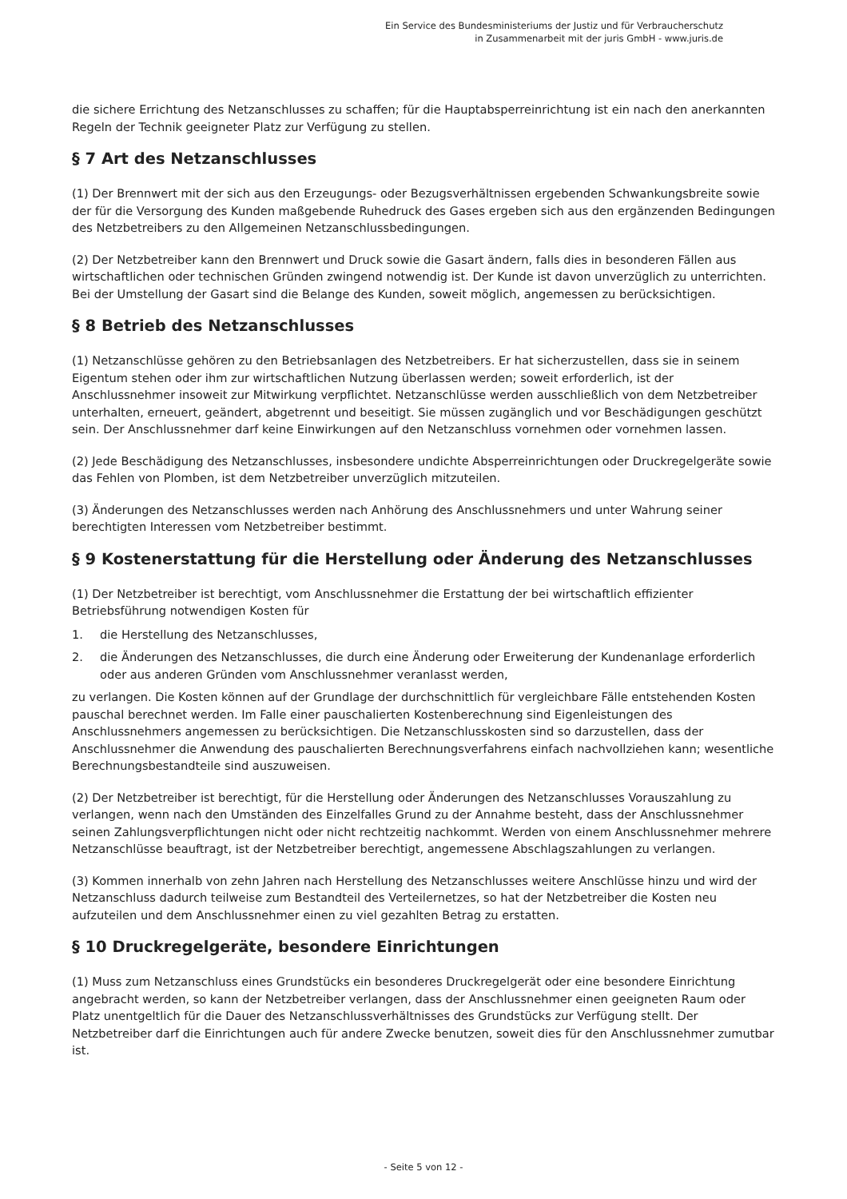Ein Service des Bundesministeriums der Justiz und für Verbraucherschutz
in Zusammenarbeit mit der juris GmbH - www.juris.de
die sichere Errichtung des Netzanschlusses zu schaffen; für die Hauptabsperreinrichtung ist ein nach den anerkannten Regeln der Technik geeigneter Platz zur Verfügung zu stellen.
§ 7 Art des Netzanschlusses
(1) Der Brennwert mit der sich aus den Erzeugungs- oder Bezugsverhältnissen ergebenden Schwankungsbreite sowie der für die Versorgung des Kunden maßgebende Ruhedruck des Gases ergeben sich aus den ergänzenden Bedingungen des Netzbetreibers zu den Allgemeinen Netzanschlussbedingungen.
(2) Der Netzbetreiber kann den Brennwert und Druck sowie die Gasart ändern, falls dies in besonderen Fällen aus wirtschaftlichen oder technischen Gründen zwingend notwendig ist. Der Kunde ist davon unverzüglich zu unterrichten. Bei der Umstellung der Gasart sind die Belange des Kunden, soweit möglich, angemessen zu berücksichtigen.
§ 8 Betrieb des Netzanschlusses
(1) Netzanschlüsse gehören zu den Betriebsanlagen des Netzbetreibers. Er hat sicherzustellen, dass sie in seinem Eigentum stehen oder ihm zur wirtschaftlichen Nutzung überlassen werden; soweit erforderlich, ist der Anschlussnehmer insoweit zur Mitwirkung verpflichtet. Netzanschlüsse werden ausschließlich von dem Netzbetreiber unterhalten, erneuert, geändert, abgetrennt und beseitigt. Sie müssen zugänglich und vor Beschädigungen geschützt sein. Der Anschlussnehmer darf keine Einwirkungen auf den Netzanschluss vornehmen oder vornehmen lassen.
(2) Jede Beschädigung des Netzanschlusses, insbesondere undichte Absperreinrichtungen oder Druckregelgeräte sowie das Fehlen von Plomben, ist dem Netzbetreiber unverzüglich mitzuteilen.
(3) Änderungen des Netzanschlusses werden nach Anhörung des Anschlussnehmers und unter Wahrung seiner berechtigten Interessen vom Netzbetreiber bestimmt.
§ 9 Kostenerstattung für die Herstellung oder Änderung des Netzanschlusses
(1) Der Netzbetreiber ist berechtigt, vom Anschlussnehmer die Erstattung der bei wirtschaftlich effizienter Betriebsführung notwendigen Kosten für
1. die Herstellung des Netzanschlusses,
2. die Änderungen des Netzanschlusses, die durch eine Änderung oder Erweiterung der Kundenanlage erforderlich oder aus anderen Gründen vom Anschlussnehmer veranlasst werden,
zu verlangen. Die Kosten können auf der Grundlage der durchschnittlich für vergleichbare Fälle entstehenden Kosten pauschal berechnet werden. Im Falle einer pauschalierten Kostenberechnung sind Eigenleistungen des Anschlussnehmers angemessen zu berücksichtigen. Die Netzanschlusskosten sind so darzustellen, dass der Anschlussnehmer die Anwendung des pauschalierten Berechnungsverfahrens einfach nachvollziehen kann; wesentliche Berechnungsbestandteile sind auszuweisen.
(2) Der Netzbetreiber ist berechtigt, für die Herstellung oder Änderungen des Netzanschlusses Vorauszahlung zu verlangen, wenn nach den Umständen des Einzelfalles Grund zu der Annahme besteht, dass der Anschlussnehmer seinen Zahlungsverpflichtungen nicht oder nicht rechtzeitig nachkommt. Werden von einem Anschlussnehmer mehrere Netzanschlüsse beauftragt, ist der Netzbetreiber berechtigt, angemessene Abschlagszahlungen zu verlangen.
(3) Kommen innerhalb von zehn Jahren nach Herstellung des Netzanschlusses weitere Anschlüsse hinzu und wird der Netzanschluss dadurch teilweise zum Bestandteil des Verteilernetzes, so hat der Netzbetreiber die Kosten neu aufzuteilen und dem Anschlussnehmer einen zu viel gezahlten Betrag zu erstatten.
§ 10 Druckregelgeräte, besondere Einrichtungen
(1) Muss zum Netzanschluss eines Grundstücks ein besonderes Druckregelgerät oder eine besondere Einrichtung angebracht werden, so kann der Netzbetreiber verlangen, dass der Anschlussnehmer einen geeigneten Raum oder Platz unentgeltlich für die Dauer des Netzanschlussverhältnisses des Grundstücks zur Verfügung stellt. Der Netzbetreiber darf die Einrichtungen auch für andere Zwecke benutzen, soweit dies für den Anschlussnehmer zumutbar ist.
- Seite 5 von 12 -